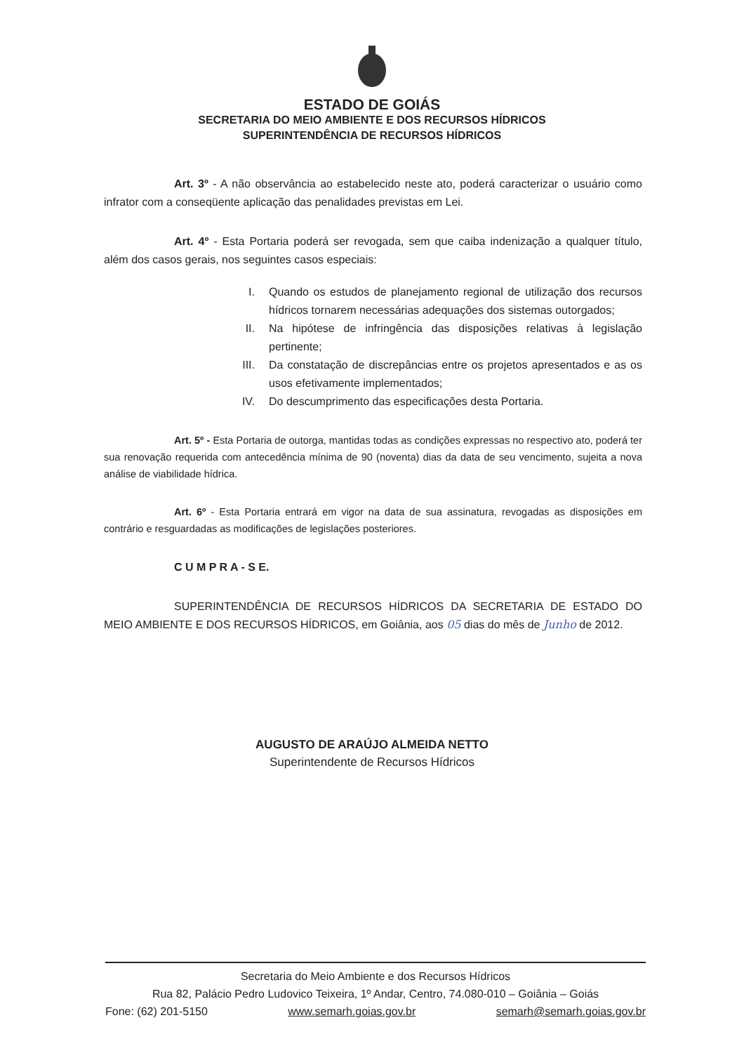ESTADO DE GOIÁS
SECRETARIA DO MEIO AMBIENTE E DOS RECURSOS HÍDRICOS
SUPERINTENDÊNCIA DE RECURSOS HÍDRICOS
Art. 3º - A não observância ao estabelecido neste ato, poderá caracterizar o usuário como infrator com a conseqüente aplicação das penalidades previstas em Lei.
Art. 4º - Esta Portaria poderá ser revogada, sem que caiba indenização a qualquer título, além dos casos gerais, nos seguintes casos especiais:
I. Quando os estudos de planejamento regional de utilização dos recursos hídricos tornarem necessárias adequações dos sistemas outorgados;
II. Na hipótese de infringência das disposições relativas à legislação pertinente;
III. Da constatação de discrepâncias entre os projetos apresentados e as os usos efetivamente implementados;
IV. Do descumprimento das especificações desta Portaria.
Art. 5º - Esta Portaria de outorga, mantidas todas as condições expressas no respectivo ato, poderá ter sua renovação requerida com antecedência mínima de 90 (noventa) dias da data de seu vencimento, sujeita a nova análise de viabilidade hídrica.
Art. 6º - Esta Portaria entrará em vigor na data de sua assinatura, revogadas as disposições em contrário e resguardadas as modificações de legislações posteriores.
C U M P R A - S E.
SUPERINTENDÊNCIA DE RECURSOS HÍDRICOS DA SECRETARIA DE ESTADO DO MEIO AMBIENTE E DOS RECURSOS HÍDRICOS, em Goiânia, aos 05 dias do mês de Junho de 2012.
AUGUSTO DE ARAÚJO ALMEIDA NETTO
Superintendente de Recursos Hídricos
Secretaria do Meio Ambiente e dos Recursos Hídricos
Rua 82, Palácio Pedro Ludovico Teixeira, 1º Andar, Centro, 74.080-010 – Goiânia – Goiás
Fone: (62) 201-5150 www.semarh.goias.gov.br semarh@semarh.goias.gov.br